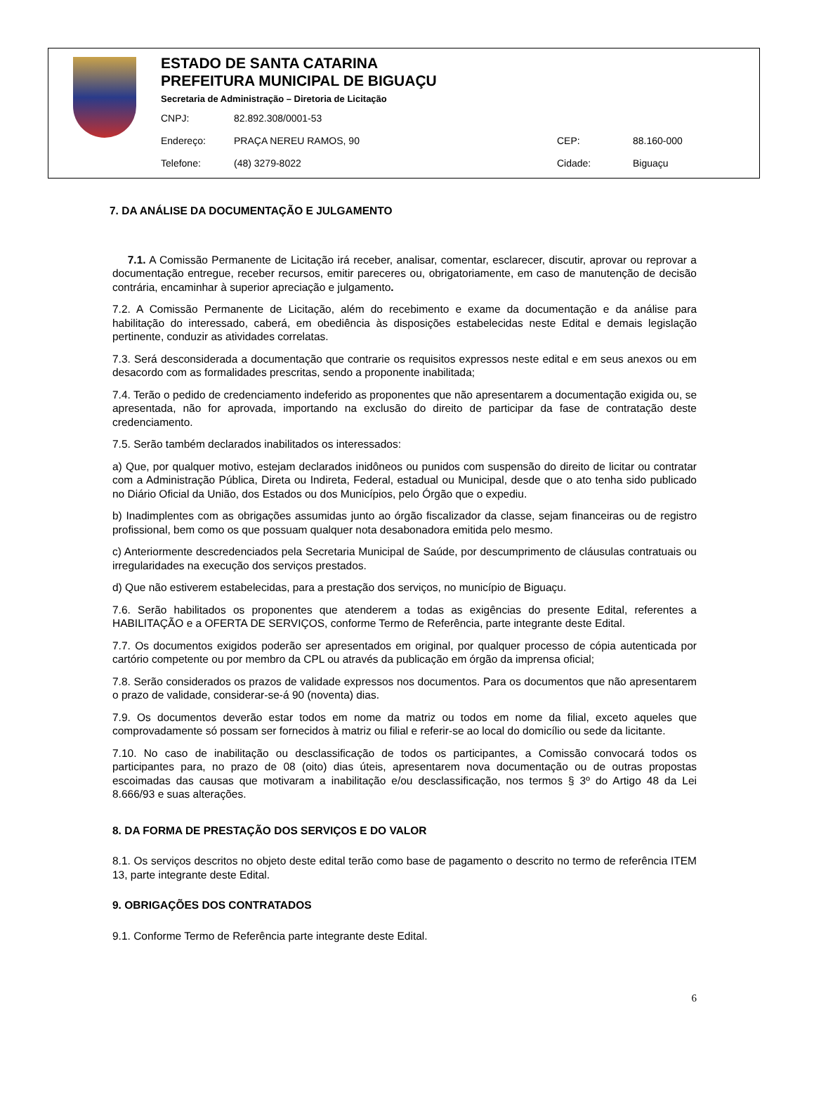ESTADO DE SANTA CATARINA
PREFEITURA MUNICIPAL DE BIGUAÇU
Secretaria de Administração – Diretoria de Licitação
| CNPJ: | 82.892.308/0001-53 | | |
| Endereço: | PRAÇA NEREU RAMOS, 90 | CEP: | 88.160-000 |
| Telefone: | (48) 3279-8022 | Cidade: | Biguaçu |
7. DA ANÁLISE DA DOCUMENTAÇÃO E JULGAMENTO
7.1. A Comissão Permanente de Licitação irá receber, analisar, comentar, esclarecer, discutir, aprovar ou reprovar a documentação entregue, receber recursos, emitir pareceres ou, obrigatoriamente, em caso de manutenção de decisão contrária, encaminhar à superior apreciação e julgamento.
7.2. A Comissão Permanente de Licitação, além do recebimento e exame da documentação e da análise para habilitação do interessado, caberá, em obediência às disposições estabelecidas neste Edital e demais legislação pertinente, conduzir as atividades correlatas.
7.3. Será desconsiderada a documentação que contrarie os requisitos expressos neste edital e em seus anexos ou em desacordo com as formalidades prescritas, sendo a proponente inabilitada;
7.4. Terão o pedido de credenciamento indeferido as proponentes que não apresentarem a documentação exigida ou, se apresentada, não for aprovada, importando na exclusão do direito de participar da fase de contratação deste credenciamento.
7.5. Serão também declarados inabilitados os interessados:
a) Que, por qualquer motivo, estejam declarados inidôneos ou punidos com suspensão do direito de licitar ou contratar com a Administração Pública, Direta ou Indireta, Federal, estadual ou Municipal, desde que o ato tenha sido publicado no Diário Oficial da União, dos Estados ou dos Municípios, pelo Órgão que o expediu.
b) Inadimplentes com as obrigações assumidas junto ao órgão fiscalizador da classe, sejam financeiras ou de registro profissional, bem como os que possuam qualquer nota desabonadora emitida pelo mesmo.
c) Anteriormente descredenciados pela Secretaria Municipal de Saúde, por descumprimento de cláusulas contratuais ou irregularidades na execução dos serviços prestados.
d) Que não estiverem estabelecidas, para a prestação dos serviços, no município de Biguaçu.
7.6. Serão habilitados os proponentes que atenderem a todas as exigências do presente Edital, referentes a HABILITAÇÃO e a OFERTA DE SERVIÇOS, conforme Termo de Referência, parte integrante deste Edital.
7.7. Os documentos exigidos poderão ser apresentados em original, por qualquer processo de cópia autenticada por cartório competente ou por membro da CPL ou através da publicação em órgão da imprensa oficial;
7.8. Serão considerados os prazos de validade expressos nos documentos. Para os documentos que não apresentarem o prazo de validade, considerar-se-á 90 (noventa) dias.
7.9. Os documentos deverão estar todos em nome da matriz ou todos em nome da filial, exceto aqueles que comprovadamente só possam ser fornecidos à matriz ou filial e referir-se ao local do domicílio ou sede da licitante.
7.10. No caso de inabilitação ou desclassificação de todos os participantes, a Comissão convocará todos os participantes para, no prazo de 08 (oito) dias úteis, apresentarem nova documentação ou de outras propostas escoimadas das causas que motivaram a inabilitação e/ou desclassificação, nos termos § 3º do Artigo 48 da Lei 8.666/93 e suas alterações.
8. DA FORMA DE PRESTAÇÃO DOS SERVIÇOS E DO VALOR
8.1. Os serviços descritos no objeto deste edital terão como base de pagamento o descrito no termo de referência ITEM 13, parte integrante deste Edital.
9. OBRIGAÇÕES DOS CONTRATADOS
9.1. Conforme Termo de Referência parte integrante deste Edital.
6